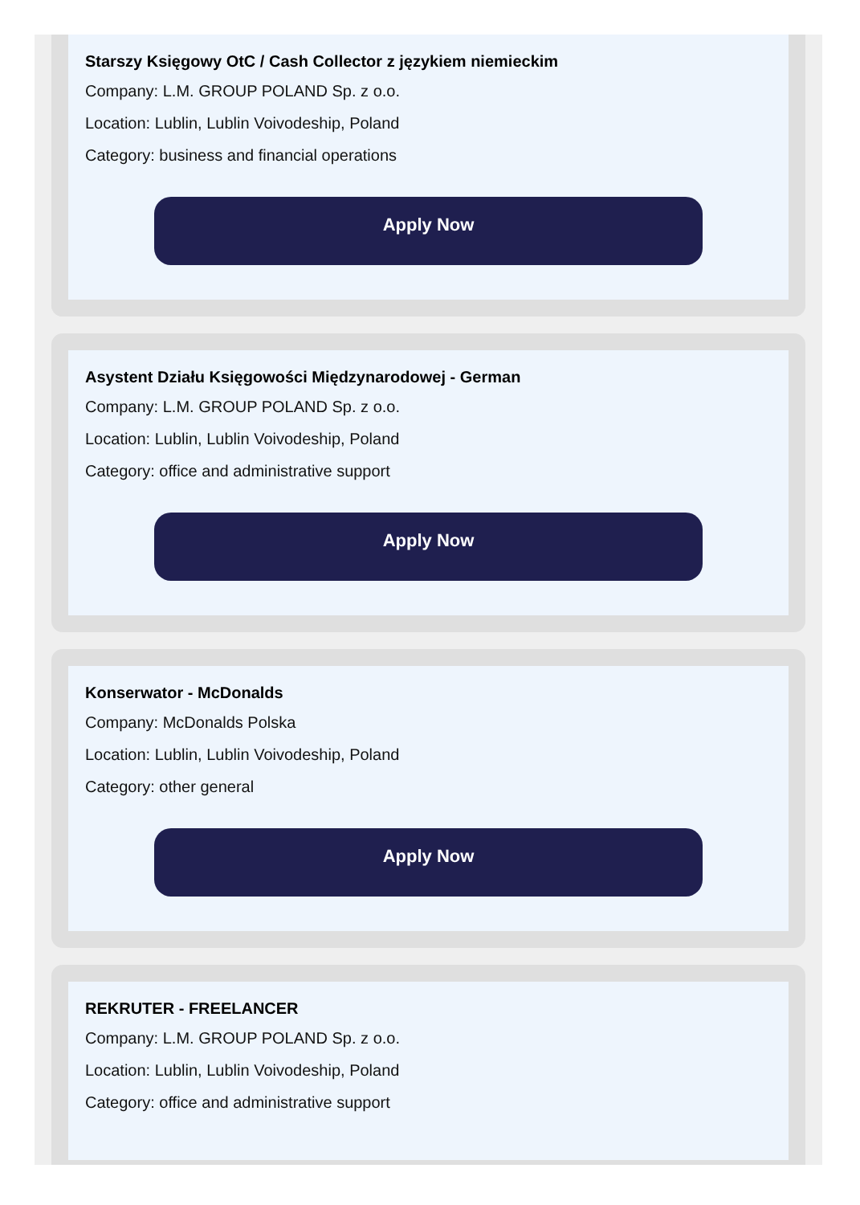Starszy Księgowy OtC / Cash Collector z językiem niemieckim
Company: L.M. GROUP POLAND Sp. z o.o.
Location: Lublin, Lublin Voivodeship, Poland
Category: business and financial operations
Apply Now
Asystent Działu Księgowości Międzynarodowej - German
Company: L.M. GROUP POLAND Sp. z o.o.
Location: Lublin, Lublin Voivodeship, Poland
Category: office and administrative support
Apply Now
Konserwator - McDonalds
Company: McDonalds Polska
Location: Lublin, Lublin Voivodeship, Poland
Category: other general
Apply Now
REKRUTER - FREELANCER
Company: L.M. GROUP POLAND Sp. z o.o.
Location: Lublin, Lublin Voivodeship, Poland
Category: office and administrative support